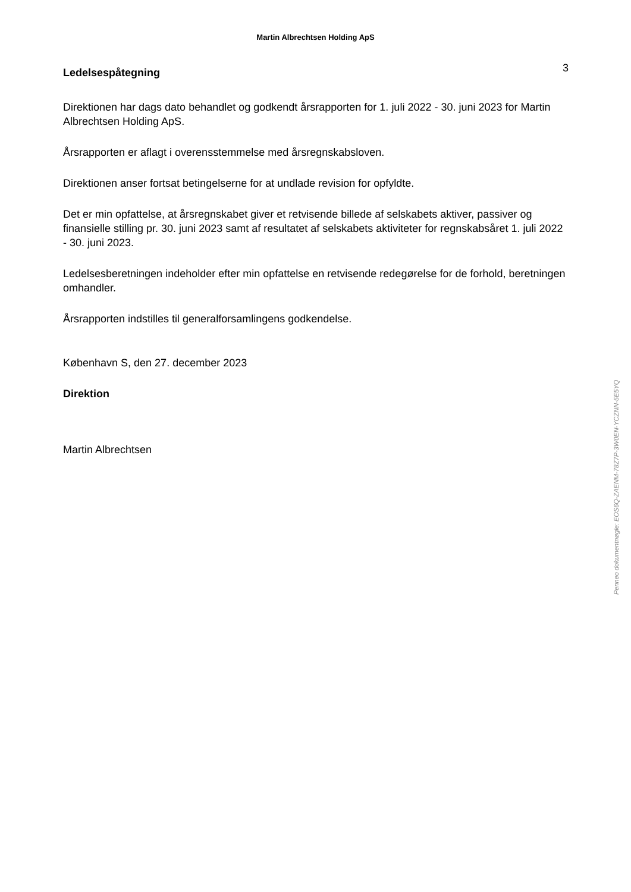Martin Albrechtsen Holding ApS
Ledelsespåtegning
3
Direktionen har dags dato behandlet og godkendt årsrapporten for 1. juli 2022 - 30. juni 2023 for Martin Albrechtsen Holding ApS.
Årsrapporten er aflagt i overensstemmelse med årsregnskabsloven.
Direktionen anser fortsat betingelserne for at undlade revision for opfyldte.
Det er min opfattelse, at årsregnskabet giver et retvisende billede af selskabets aktiver, passiver og finansielle stilling pr. 30. juni 2023 samt af resultatet af selskabets aktiviteter for regnskabsåret 1. juli 2022 - 30. juni 2023.
Ledelsesberetningen indeholder efter min opfattelse en retvisende redegørelse for de forhold, beretningen omhandler.
Årsrapporten indstilles til generalforsamlingens godkendelse.
København S, den 27. december 2023
Direktion
Martin Albrechtsen
Penneo dokumentnøgle: EOS6Q-ZAENM-78Z7P-3W0EN-YCZNN-5E5YQ